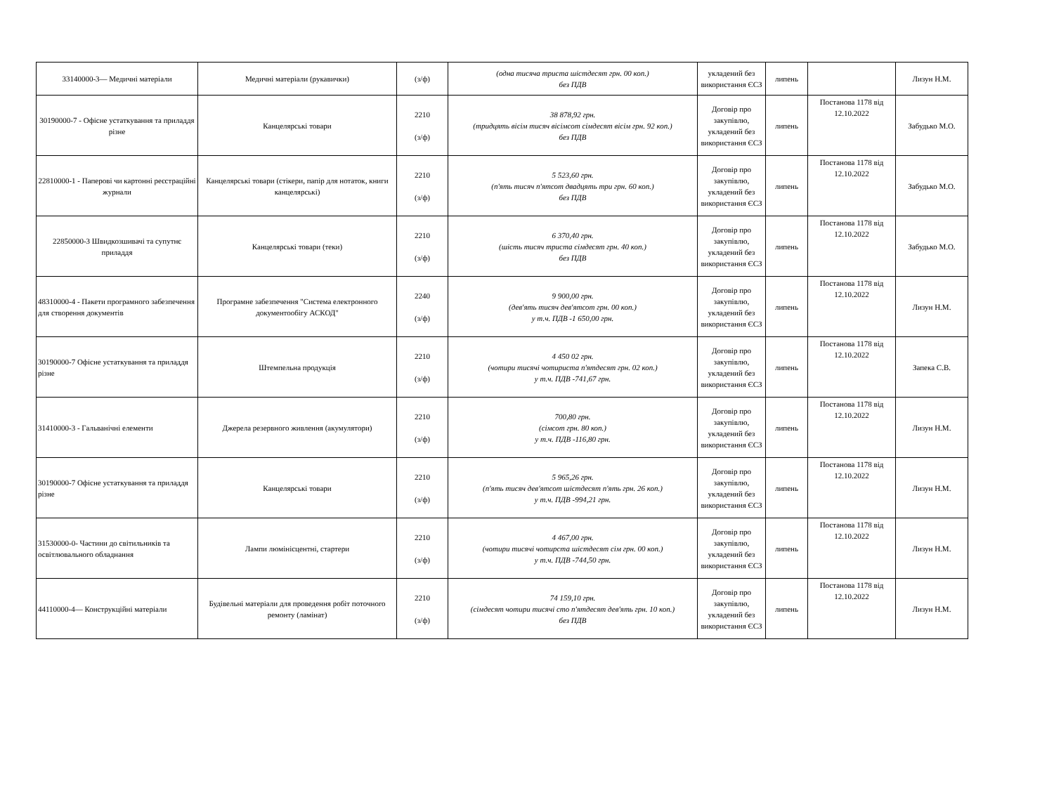| 33140000-3— Медичні матеріали | Медичні матеріали (рукавички) | (з/ф) | (одна тисяча триста шістдесят грн. 00 коп.) без ПДВ | укладений без використання ЄСЗ | липень | | Лизун Н.М. |
| 30190000-7 - Офісне устаткування та приладдя різне | Канцелярські товари | 2210 (з/ф) | 38 878,92 грн. (тридцять вісім тисяч вісімсот сімдесят вісім грн. 92 коп.) без ПДВ | Договір про закупівлю, укладений без використання ЄСЗ | липень | Постанова 1178 від 12.10.2022 | Забудько М.О. |
| 22810000-1 - Паперові чи картонні реєстраційні журнали | Канцелярські товари (стікери, папір для нотаток, книги канцелярські) | 2210 (з/ф) | 5 523,60 грн. (п'ять тисяч п'ятсот двадцять три грн. 60 коп.) без ПДВ | Договір про закупівлю, укладений без використання ЄСЗ | липень | Постанова 1178 від 12.10.2022 | Забудько М.О. |
| 22850000-3 Швидкозшивачі та супутнє приладдя | Канцелярські товари (теки) | 2210 (з/ф) | 6 370,40 грн. (шість тисяч триста сімдесят грн. 40 коп.) без ПДВ | Договір про закупівлю, укладений без використання ЄСЗ | липень | Постанова 1178 від 12.10.2022 | Забудько М.О. |
| 48310000-4 - Пакети програмного забезпечення для створення документів | Програмне забезпечення "Система електронного документообігу АСКОД" | 2240 (з/ф) | 9 900,00 грн. (дев'ять тисяч дев'ятсот грн. 00 коп.) у т.ч. ПДВ -1 650,00 грн. | Договір про закупівлю, укладений без використання ЄСЗ | липень | Постанова 1178 від 12.10.2022 | Лизун Н.М. |
| 30190000-7 Офісне устаткування та приладдя різне | Штемпельна продукція | 2210 (з/ф) | 4 450 02 грн. (чотири тисячі чотириста п'ятдесят грн. 02 коп.) у т.ч. ПДВ -741,67 грн. | Договір про закупівлю, укладений без використання ЄСЗ | липень | Постанова 1178 від 12.10.2022 | Запека С.В. |
| 31410000-3 - Гальванічні елементи | Джерела резервного живлення (акумулятори) | 2210 (з/ф) | 700,80 грн. (сімсот грн. 80 коп.) у т.ч. ПДВ -116,80 грн. | Договір про закупівлю, укладений без використання ЄСЗ | липень | Постанова 1178 від 12.10.2022 | Лизун Н.М. |
| 30190000-7 Офісне устаткування та приладдя різне | Канцелярські товари | 2210 (з/ф) | 5 965,26 грн. (п'ять тисяч дев'ятсот шістдесят п'ять грн. 26 коп.) у т.ч. ПДВ -994,21 грн. | Договір про закупівлю, укладений без використання ЄСЗ | липень | Постанова 1178 від 12.10.2022 | Лизун Н.М. |
| 31530000-0- Частини до світильників та освітлювального обладнання | Лампи люмінісцентні, стартери | 2210 (з/ф) | 4 467,00 грн. (чотири тисячі чотирста шістдесят сім грн. 00 коп.) у т.ч. ПДВ -744,50 грн. | Договір про закупівлю, укладений без використання ЄСЗ | липень | Постанова 1178 від 12.10.2022 | Лизун Н.М. |
| 44110000-4— Конструкційні матеріали | Будівельні матеріали для проведення робіт поточного ремонту (ламінат) | 2210 (з/ф) | 74 159,10 грн. (сімдесят чотири тисячі сто п'ятдесят дев'ять грн. 10 коп.) без ПДВ | Договір про закупівлю, укладений без використання ЄСЗ | липень | Постанова 1178 від 12.10.2022 | Лизун Н.М. |